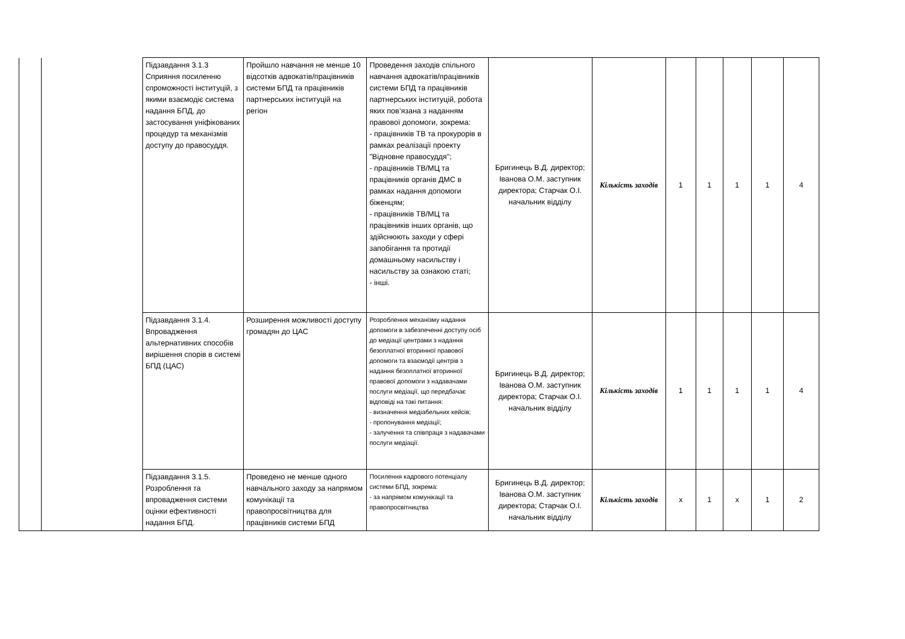| | | Підзавдання 3.1.3 Сприяння посиленню спроможності інституцій, з якими взаємодіє система надання БПД, до застосування уніфікованих процедур та механізмів доступу до правосуддя. | Пройшло навчання не менше 10 відсотків адвокатів/працівників системи БПД та працівників партнерських інституцій на регіон | Проведення заходів спільного навчання адвокатів/працівників системи БПД та працівників партнерських інституцій, робота яких пов’язана з наданням правової допомоги, зокрема: - працівників ТВ та прокурорів в рамках реалізації проекту "Відновне правосуддя"; - працівників ТВ/МЦ та працівників органів ДМС в рамках надання допомоги біженцям; - працівників ТВ/МЦ та працівників інших органів, що здійснюють заходи у сфері запобігання та протидії домашньому насильству і насильству за ознакою статі; - інші. | Бригинець В.Д. директор; Іванова О.М. заступник директора; Старчак О.І. начальник відділу | Кількість заходів | 1 | 1 | 1 | 1 | 4 |
| | | Підзавдання 3.1.4. Впровадження альтернативних способів вирішення спорів в системі БПД (ЦАС) | Розширення можливості доступу громадян до ЦАС | Розроблення механізму надання допомоги в забезпеченні доступу осіб до медіації центрами з надання безоплатної вторинної правової допомоги та взаємодії центрів з надання безоплатної вторинної правової допомоги з надавачами послуги медіації, що передбачає відповіді на такі питання: - визначення медіабельних кейсів; - пропонування медіації; - залучення та співпраця з надавачами послуги медіації. | Бригинець В.Д. директор; Іванова О.М. заступник директора; Старчак О.І. начальник відділу | Кількість заходів | 1 | 1 | 1 | 1 | 4 |
| | | Підзавдання 3.1.5. Розроблення та впровадження системи оцінки ефективності надання БПД. | Проведено не менше одного навчального заходу за напрямом комунікації та правопросвітництва для працівників системи БПД | Посилення кадрового потенціалу системи БПД, зокрема: - за напрямом комунікації та правопросвітництва | Бригинець В.Д. директор; Іванова О.М. заступник директора; Старчак О.І. начальник відділу | Кількість заходів | x | 1 | x | 1 | 2 |